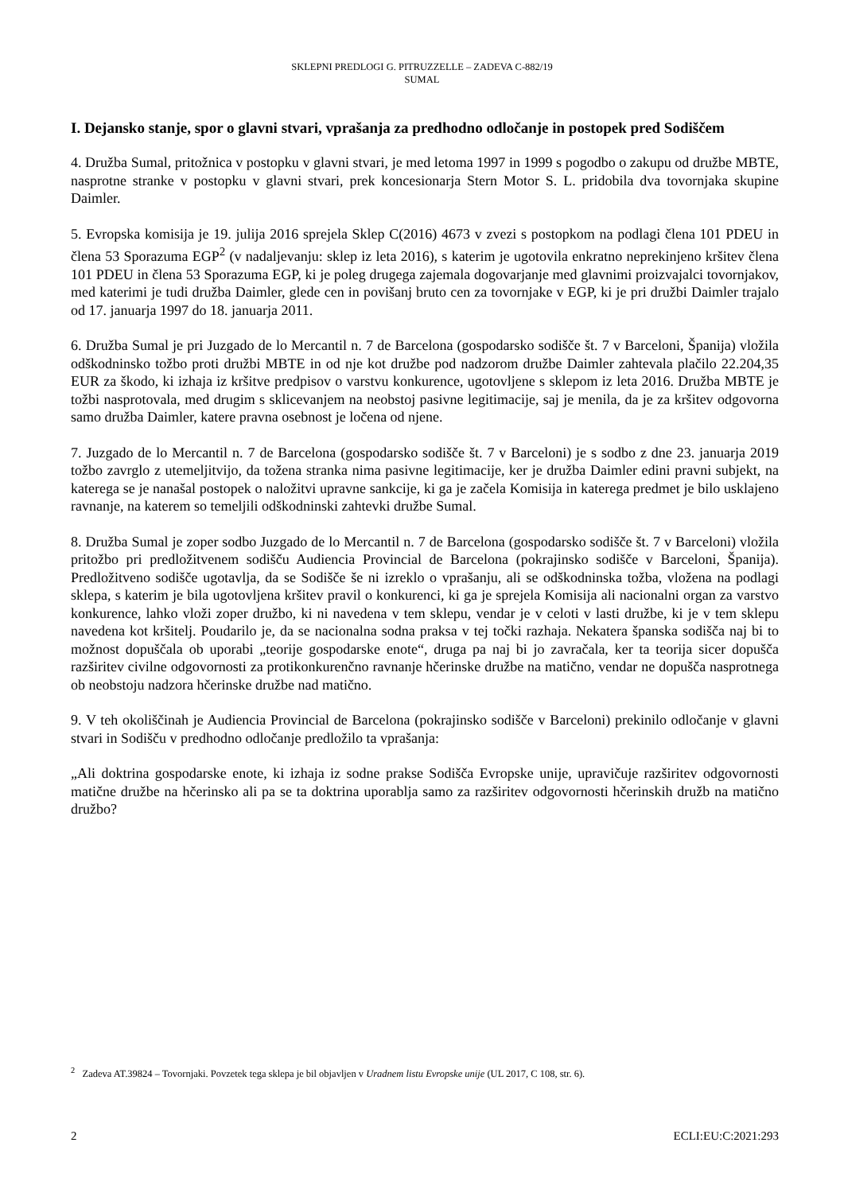SKLEPNI PREDLOGI G. PITRUZZELLE – ZADEVA C-882/19
SUMAL
I. Dejansko stanje, spor o glavni stvari, vprašanja za predhodno odločanje in postopek pred Sodiščem
4. Družba Sumal, pritožnica v postopku v glavni stvari, je med letoma 1997 in 1999 s pogodbo o zakupu od družbe MBTE, nasprotne stranke v postopku v glavni stvari, prek koncesionarja Stern Motor S. L. pridobila dva tovornjaka skupine Daimler.
5. Evropska komisija je 19. julija 2016 sprejela Sklep C(2016) 4673 v zvezi s postopkom na podlagi člena 101 PDEU in člena 53 Sporazuma EGP<sup>2</sup> (v nadaljevanju: sklep iz leta 2016), s katerim je ugotovila enkratno neprekinjeno kršitev člena 101 PDEU in člena 53 Sporazuma EGP, ki je poleg drugega zajemala dogovarjanje med glavnimi proizvajalci tovornjakov, med katerimi je tudi družba Daimler, glede cen in povišanj bruto cen za tovornjake v EGP, ki je pri družbi Daimler trajalo od 17. januarja 1997 do 18. januarja 2011.
6. Družba Sumal je pri Juzgado de lo Mercantil n. 7 de Barcelona (gospodarsko sodišče št. 7 v Barceloni, Španija) vložila odškodninsko tožbo proti družbi MBTE in od nje kot družbe pod nadzorom družbe Daimler zahtevala plačilo 22.204,35 EUR za škodo, ki izhaja iz kršitve predpisov o varstvu konkurence, ugotovljene s sklepom iz leta 2016. Družba MBTE je tožbi nasprotovala, med drugim s sklicevanjem na neobstoj pasivne legitimacije, saj je menila, da je za kršitev odgovorna samo družba Daimler, katere pravna osebnost je ločena od njene.
7. Juzgado de lo Mercantil n. 7 de Barcelona (gospodarsko sodišče št. 7 v Barceloni) je s sodbo z dne 23. januarja 2019 tožbo zavrglo z utemeljitvijo, da tožena stranka nima pasivne legitimacije, ker je družba Daimler edini pravni subjekt, na katerega se je nanašal postopek o naložitvi upravne sankcije, ki ga je začela Komisija in katerega predmet je bilo usklajeno ravnanje, na katerem so temeljili odškodninski zahtevki družbe Sumal.
8. Družba Sumal je zoper sodbo Juzgado de lo Mercantil n. 7 de Barcelona (gospodarsko sodišče št. 7 v Barceloni) vložila pritožbo pri predložitvenem sodišču Audiencia Provincial de Barcelona (pokrajinsko sodišče v Barceloni, Španija). Predložitveno sodišče ugotavlja, da se Sodišče še ni izreklo o vprašanju, ali se odškodninska tožba, vložena na podlagi sklepa, s katerim je bila ugotovljena kršitev pravil o konkurenci, ki ga je sprejela Komisija ali nacionalni organ za varstvo konkurence, lahko vloži zoper družbo, ki ni navedena v tem sklepu, vendar je v celoti v lasti družbe, ki je v tem sklepu navedena kot kršitelj. Poudarilo je, da se nacionalna sodna praksa v tej točki razhaja. Nekatera španska sodišča naj bi to možnost dopuščala ob uporabi „teorije gospodarske enote“, druga pa naj bi jo zavračala, ker ta teorija sicer dopušča razširitev civilne odgovornosti za protikonkurenčno ravnanje hčerinske družbe na matično, vendar ne dopušča nasprotnega ob neobstoju nadzora hčerinske družbe nad matično.
9. V teh okoliščinah je Audiencia Provincial de Barcelona (pokrajinsko sodišče v Barceloni) prekinilo odločanje v glavni stvari in Sodišču v predhodno odločanje predložilo ta vprašanja:
„Ali doktrina gospodarske enote, ki izhaja iz sodne prakse Sodišča Evropske unije, upravičuje razširitev odgovornosti matične družbe na hčerinsko ali pa se ta doktrina uporablja samo za razširitev odgovornosti hčerinskih družb na matično družbo?
<sup>2</sup> Zadeva AT.39824 – Tovornjaki. Povzetek tega sklepa je bil objavljen v Uradnem listu Evropske unije (UL 2017, C 108, str. 6).
2 ECLI:EU:C:2021:293